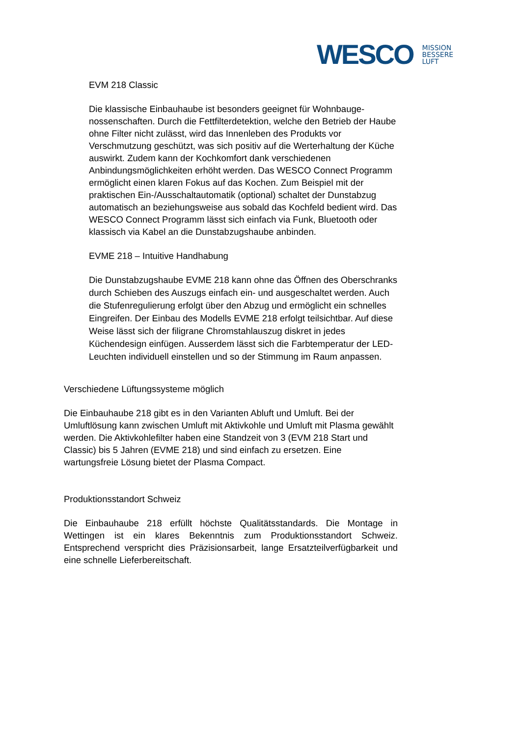WESCO MISSION
BESSERE
LUFT
EVM 218 Classic
Die klassische Einbauhaube ist besonders geeignet für Wohnbauge-nossenschaften. Durch die Fettfilterdetektion, welche den Betrieb der Haube ohne Filter nicht zulässt, wird das Innenleben des Produkts vor Verschmutzung geschützt, was sich positiv auf die Werterhaltung der Küche auswirkt. Zudem kann der Kochkomfort dank verschiedenen Anbindungsmöglichkeiten erhöht werden. Das WESCO Connect Programm ermöglicht einen klaren Fokus auf das Kochen. Zum Beispiel mit der praktischen Ein-/Ausschaltautomatik (optional) schaltet der Dunstabzug automatisch an beziehungsweise aus sobald das Kochfeld bedient wird. Das WESCO Connect Programm lässt sich einfach via Funk, Bluetooth oder klassisch via Kabel an die Dunstabzugshaube anbinden.
EVME 218 – Intuitive Handhabung
Die Dunstabzugshaube EVME 218 kann ohne das Öffnen des Oberschranks durch Schieben des Auszugs einfach ein- und ausgeschaltet werden. Auch die Stufenregulierung erfolgt über den Abzug und ermöglicht ein schnelles Eingreifen. Der Einbau des Modells EVME 218 erfolgt teilsichtbar. Auf diese Weise lässt sich der filigrane Chromstahlauszug diskret in jedes Küchendesign einfügen. Ausserdem lässt sich die Farbtemperatur der LED-Leuchten individuell einstellen und so der Stimmung im Raum anpassen.
Verschiedene Lüftungssysteme möglich
Die Einbauhaube 218 gibt es in den Varianten Abluft und Umluft. Bei der Umluftlösung kann zwischen Umluft mit Aktivkohle und Umluft mit Plasma gewählt werden. Die Aktivkohlefilter haben eine Standzeit von 3 (EVM 218 Start und Classic) bis 5 Jahren (EVME 218) und sind einfach zu ersetzen. Eine wartungsfreie Lösung bietet der Plasma Compact.
Produktionsstandort Schweiz
Die Einbauhaube 218 erfüllt höchste Qualitätsstandards. Die Montage in Wettingen ist ein klares Bekenntnis zum Produktionsstandort Schweiz. Entsprechend verspricht dies Präzisionsarbeit, lange Ersatzteilverfügbarkeit und eine schnelle Lieferbereitschaft.